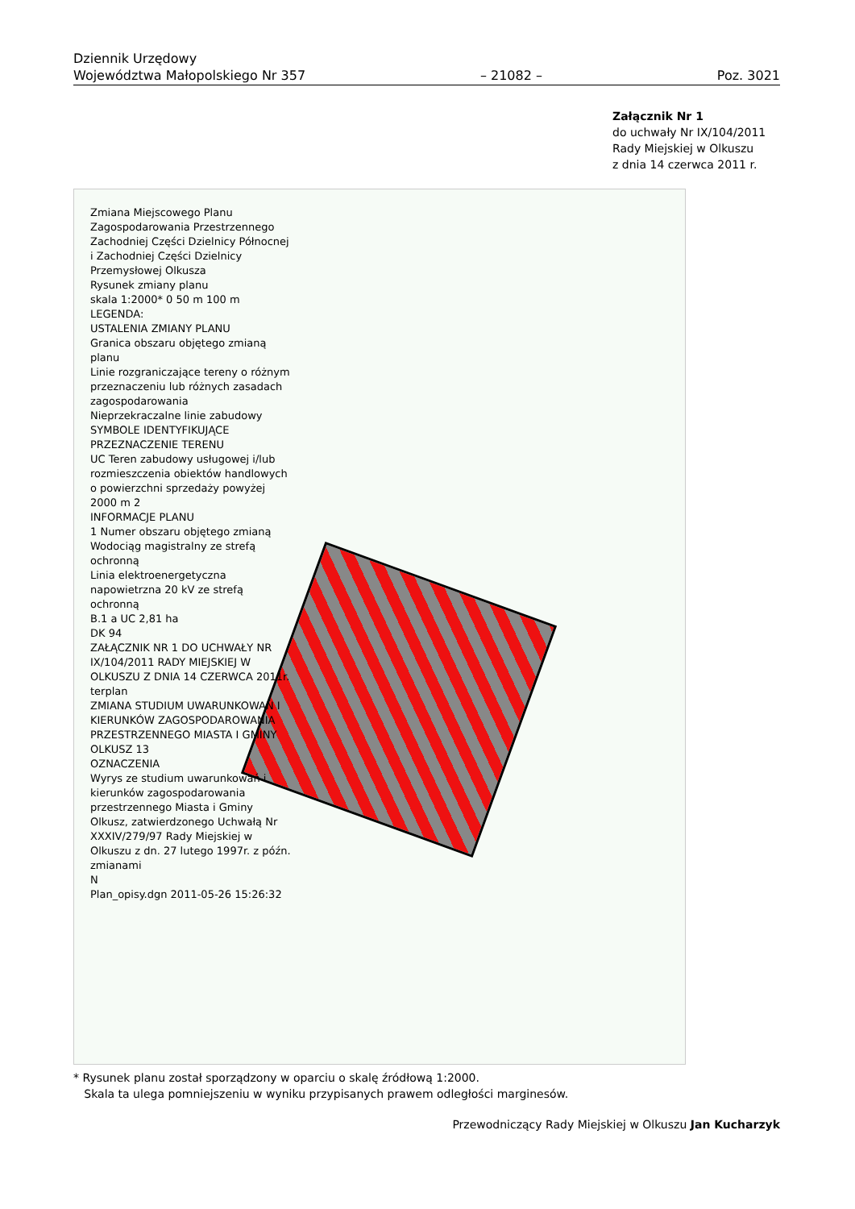Dziennik Urzędowy
Województwa Małopolskiego Nr 357
– 21082 –
Poz. 3021
Załącznik Nr 1
do uchwały Nr IX/104/2011
Rady Miejskiej w Olkuszu
z dnia 14 czerwca 2011 r.
Zmiana Miejscowego Planu Zagospodarowania Przestrzennego Zachodniej Części Dzielnicy Północnej i Zachodniej Części Dzielnicy Przemysłowej Olkusza
Rysunek zmiany planu
skala 1:2000* 0 50 m 100 m
LEGENDA:
USTALENIA ZMIANY PLANU
Granica obszaru objętego zmianą planu
Linie rozgraniczające tereny o różnym przeznaczeniu lub różnych zasadach zagospodarowania
Nieprzekraczalne linie zabudowy
SYMBOLE IDENTYFIKUJĄCE PRZEZNACZENIE TERENU
UC Teren zabudowy usługowej i/lub rozmieszczenia obiektów handlowych o powierzchni sprzedaży powyżej 2000 m 2
INFORMACJE PLANU
1 Numer obszaru objętego zmianą
Wodociąg magistralny ze strefą ochronną
Linia elektroenergetyczna napowietrzna 20 kV ze strefą ochronną
B.1 a UC 2,81 ha
DK 94
ZAŁĄCZNIK NR 1 DO UCHWAŁY NR IX/104/2011 RADY MIEJSKIEJ W OLKUSZU Z DNIA 14 CZERWCA 2011r.
terplan
ZMIANA STUDIUM UWARUNKOWAŃ I KIERUNKÓW ZAGOSPODAROWANIA PRZESTRZENNEGO MIASTA I GMINY OLKUSZ 13
OZNACZENIA
Wyrys ze studium uwarunkowań i kierunków zagospodarowania przestrzennego Miasta i Gminy Olkusz, zatwierdzonego Uchwałą Nr XXXIV/279/97 Rady Miejskiej w Olkuszu z dn. 27 lutego 1997r. z późn. zmianami
N
Plan_opisy.dgn 2011-05-26 15:26:32
* Rysunek planu został sporządzony w oparciu o skalę źródłową 1:2000.
Skala ta ulega pomniejszeniu w wyniku przypisanych prawem odległości marginesów.
Przewodniczący Rady Miejskiej w Olkuszu Jan Kucharzyk